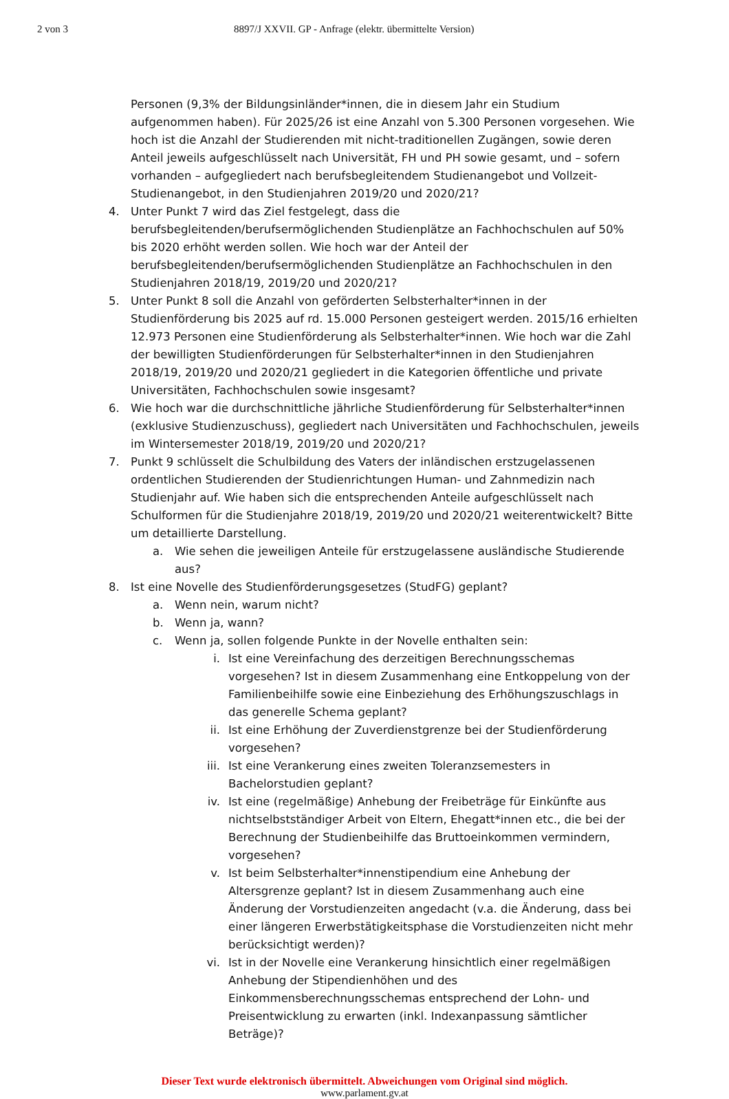2 von 3 8897/J XXVII. GP - Anfrage (elektr. übermittelte Version)
Personen (9,3% der Bildungsinländer*innen, die in diesem Jahr ein Studium aufgenommen haben). Für 2025/26 ist eine Anzahl von 5.300 Personen vorgesehen. Wie hoch ist die Anzahl der Studierenden mit nicht-traditionellen Zugängen, sowie deren Anteil jeweils aufgeschlüsselt nach Universität, FH und PH sowie gesamt, und – sofern vorhanden – aufgegliedert nach berufsbegleitendem Studienangebot und Vollzeit-Studienangebot, in den Studienjahren 2019/20 und 2020/21?
4. Unter Punkt 7 wird das Ziel festgelegt, dass die berufsbegleitenden/berufsermöglichenden Studienplätze an Fachhochschulen auf 50% bis 2020 erhöht werden sollen. Wie hoch war der Anteil der berufsbegleitenden/berufsermöglichenden Studienplätze an Fachhochschulen in den Studienjahren 2018/19, 2019/20 und 2020/21?
5. Unter Punkt 8 soll die Anzahl von geförderten Selbsterhalter*innen in der Studienförderung bis 2025 auf rd. 15.000 Personen gesteigert werden. 2015/16 erhielten 12.973 Personen eine Studienförderung als Selbsterhalter*innen. Wie hoch war die Zahl der bewilligten Studienförderungen für Selbsterhalter*innen in den Studienjahren 2018/19, 2019/20 und 2020/21 gegliedert in die Kategorien öffentliche und private Universitäten, Fachhochschulen sowie insgesamt?
6. Wie hoch war die durchschnittliche jährliche Studienförderung für Selbsterhalter*innen (exklusive Studienzuschuss), gegliedert nach Universitäten und Fachhochschulen, jeweils im Wintersemester 2018/19, 2019/20 und 2020/21?
7. Punkt 9 schlüsselt die Schulbildung des Vaters der inländischen erstzugelassenen ordentlichen Studierenden der Studienrichtungen Human- und Zahnmedizin nach Studienjahr auf. Wie haben sich die entsprechenden Anteile aufgeschlüsselt nach Schulformen für die Studienjahre 2018/19, 2019/20 und 2020/21 weiterentwickelt? Bitte um detaillierte Darstellung.
a. Wie sehen die jeweiligen Anteile für erstzugelassene ausländische Studierende aus?
8. Ist eine Novelle des Studienförderungsgesetzes (StudFG) geplant?
a. Wenn nein, warum nicht?
b. Wenn ja, wann?
c. Wenn ja, sollen folgende Punkte in der Novelle enthalten sein:
i. Ist eine Vereinfachung des derzeitigen Berechnungsschemas vorgesehen? Ist in diesem Zusammenhang eine Entkoppelung von der Familienbeihilfe sowie eine Einbeziehung des Erhöhungszuschlags in das generelle Schema geplant?
ii. Ist eine Erhöhung der Zuverdienstgrenze bei der Studienförderung vorgesehen?
iii. Ist eine Verankerung eines zweiten Toleranzsemesters in Bachelorstudien geplant?
iv. Ist eine (regelmäßige) Anhebung der Freibeträge für Einkünfte aus nichtselbstständiger Arbeit von Eltern, Ehegatt*innen etc., die bei der Berechnung der Studienbeihilfe das Bruttoeinkommen vermindern, vorgesehen?
v. Ist beim Selbsterhalter*innenstipendium eine Anhebung der Altersgrenze geplant? Ist in diesem Zusammenhang auch eine Änderung der Vorstudienzeiten angedacht (v.a. die Änderung, dass bei einer längeren Erwerbstätigkeitsphase die Vorstudienzeiten nicht mehr berücksichtigt werden)?
vi. Ist in der Novelle eine Verankerung hinsichtlich einer regelmäßigen Anhebung der Stipendienhöhen und des Einkommensberechnungsschemas entsprechend der Lohn- und Preisentwicklung zu erwarten (inkl. Indexanpassung sämtlicher Beträge)?
Dieser Text wurde elektronisch übermittelt. Abweichungen vom Original sind möglich.
www.parlament.gv.at